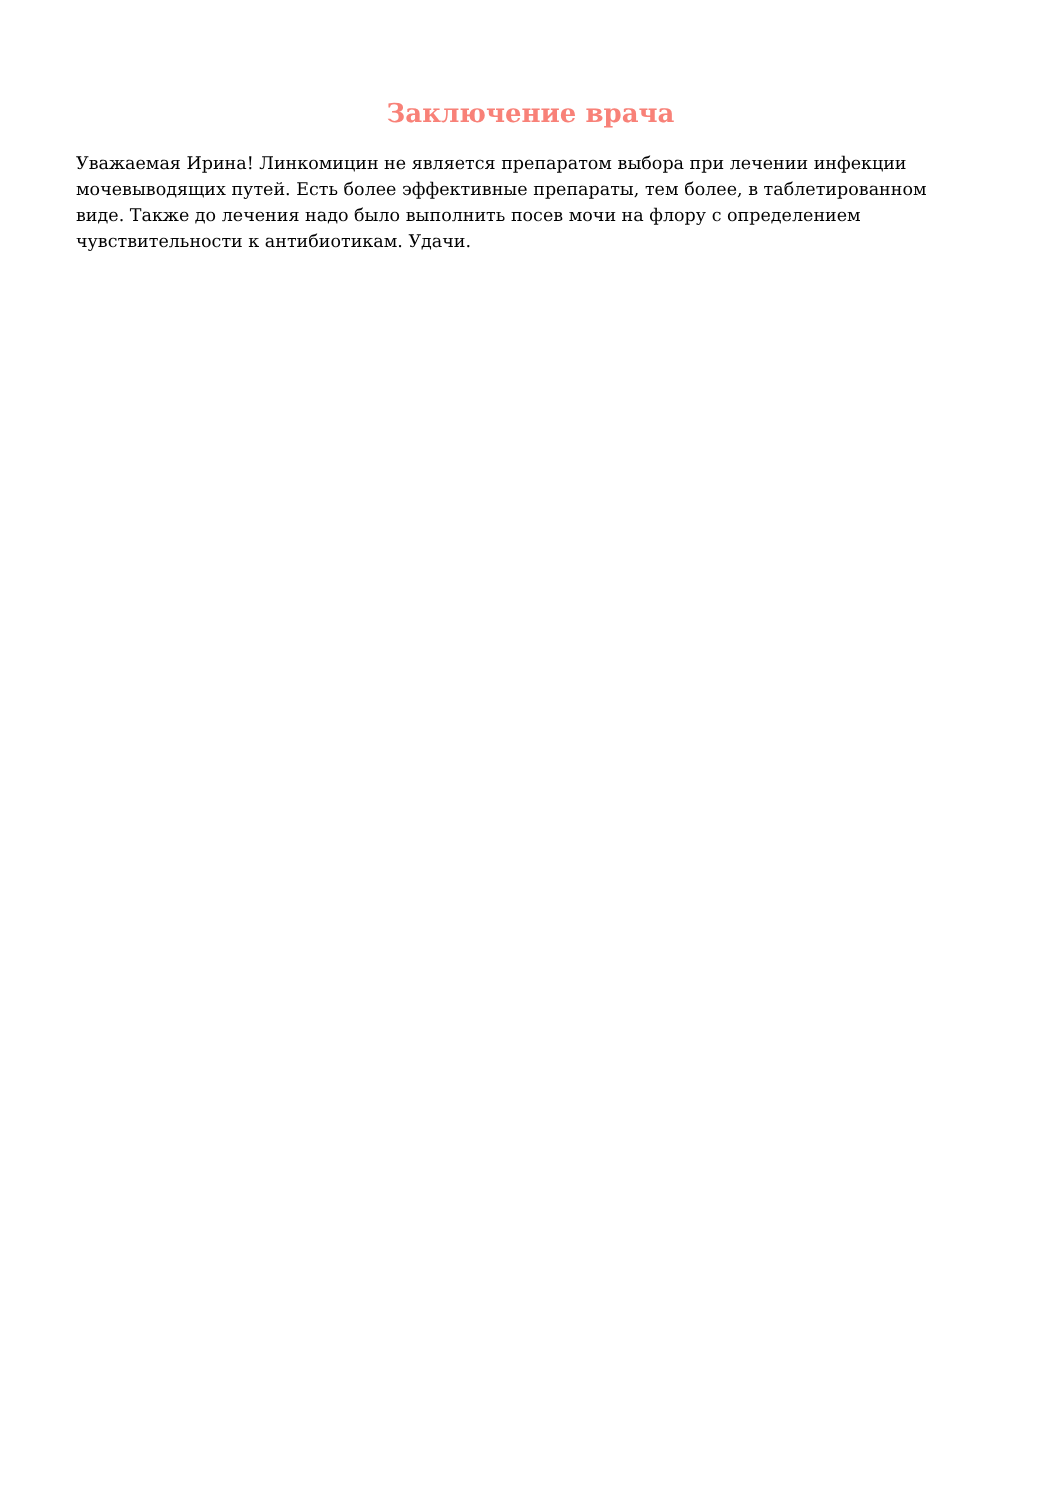Заключение врача
Уважаемая Ирина! Линкомицин не является препаратом выбора при лечении инфекции мочевыводящих путей. Есть более эффективные препараты, тем более, в таблетированном виде. Также до лечения надо было выполнить посев мочи на флору с определением чувствительности к антибиотикам. Удачи.